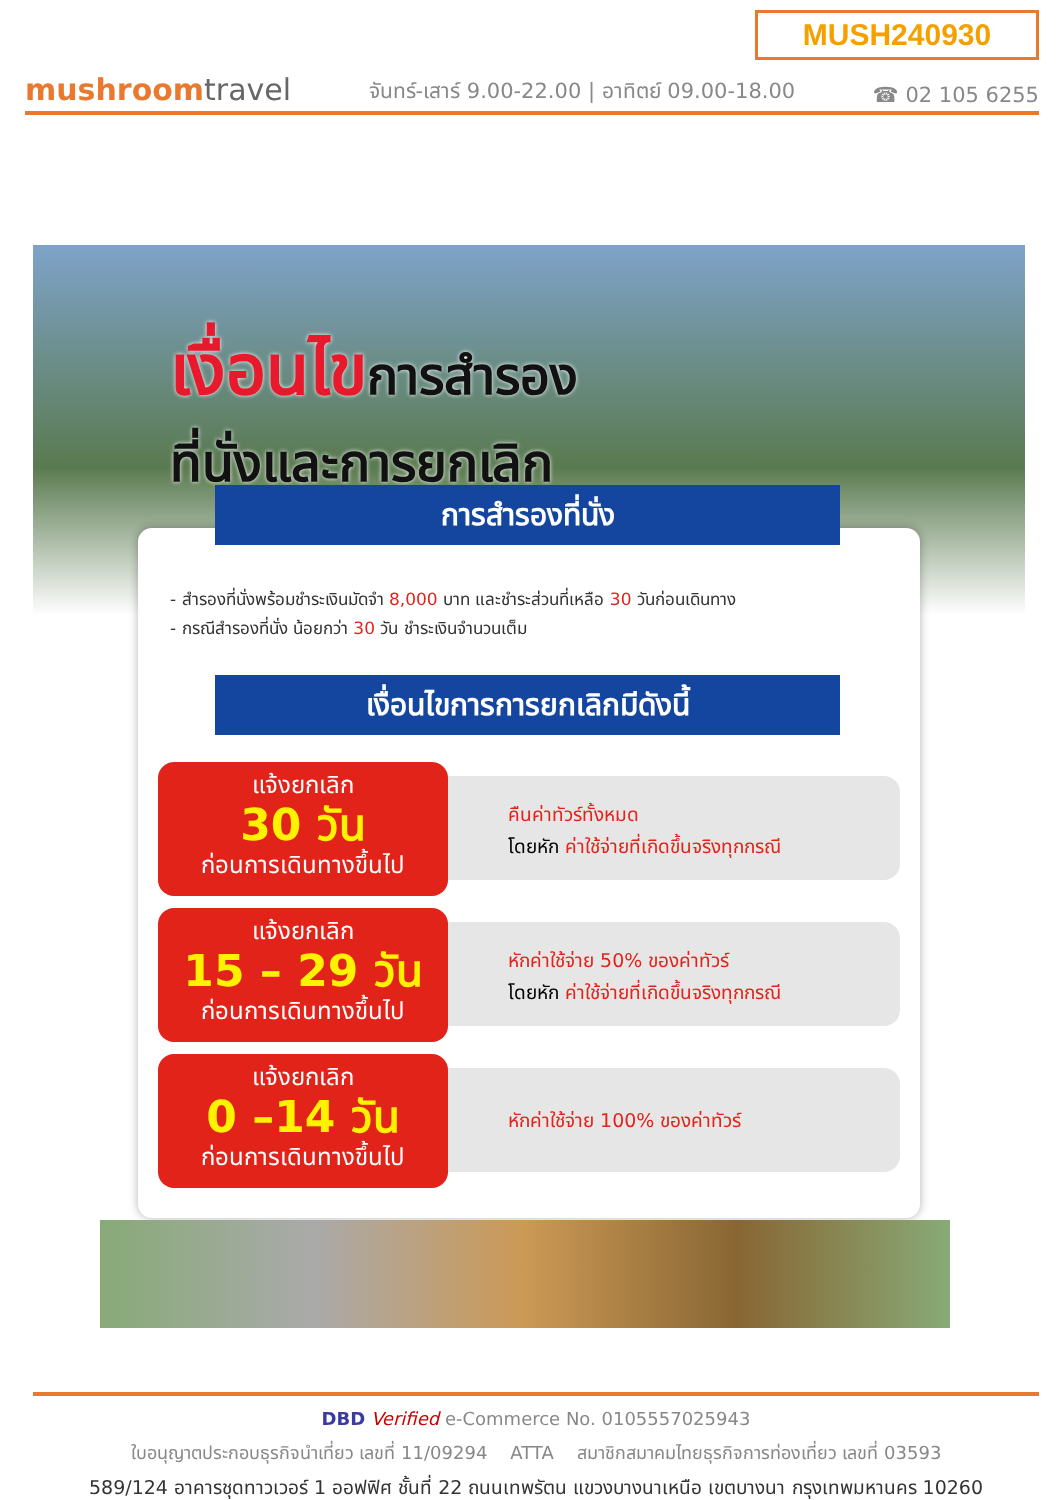MUSH240930
mushroomtravel
จันทร์-เสาร์ 9.00-22.00 | อาทิตย์ 09.00-18.00
☎ 02 105 6255
เงื่อนไขการสำรอง
ที่นั่งและการยกเลิก
การสำรองที่นั่ง
- สำรองที่นั่งพร้อมชำระเงินมัดจำ 8,000 บาท และชำระส่วนที่เหลือ 30 วันก่อนเดินทาง
- กรณีสำรองที่นั่ง น้อยกว่า 30 วัน ชำระเงินจำนวนเต็ม
เงื่อนไขการการยกเลิกมีดังนี้
แจ้งยกเลิก
30 วัน
ก่อนการเดินทางขึ้นไป
คืนค่าทัวร์ทั้งหมด
โดยหัก ค่าใช้จ่ายที่เกิดขึ้นจริงทุกกรณี
แจ้งยกเลิก
15 – 29 วัน
ก่อนการเดินทางขึ้นไป
หักค่าใช้จ่าย 50% ของค่าทัวร์
โดยหัก ค่าใช้จ่ายที่เกิดขึ้นจริงทุกกรณี
แจ้งยกเลิก
0 –14 วัน
ก่อนการเดินทางขึ้นไป
หักค่าใช้จ่าย 100% ของค่าทัวร์
DBD Verified e-Commerce No. 0105557025943
ใบอนุญาตประกอบธุรกิจนำเที่ยว เลขที่ 11/09294 ATTA สมาชิกสมาคมไทยธุรกิจการท่องเที่ยว เลขที่ 03593
589/124 อาคารชุดทาวเวอร์ 1 ออฟฟิศ ชั้นที่ 22 ถนนเทพรัตน แขวงบางนาเหนือ เขตบางนา กรุงเทพมหานคร 10260